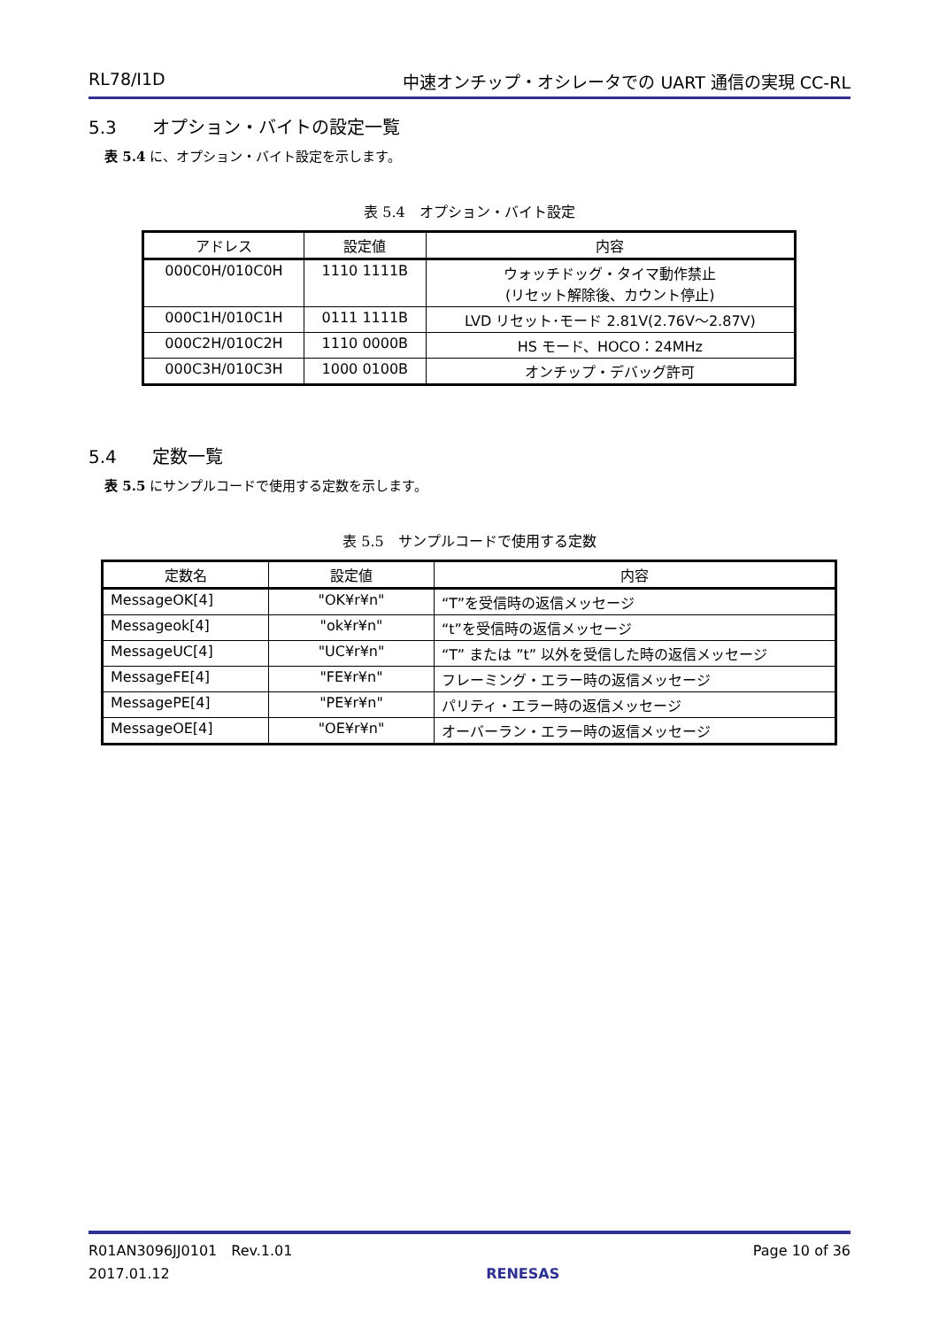RL78/I1D 中速オンチップ・オシレータでの UART 通信の実現 CC-RL
5.3 オプション・バイトの設定一覧
表 5.4 に、オプション・バイト設定を示します。
表 5.4　オプション・バイト設定
| アドレス | 設定値 | 内容 |
| --- | --- | --- |
| 000C0H/010C0H | 1110 1111B | ウォッチドッグ・タイマ動作禁止 (リセット解除後、カウント停止) |
| 000C1H/010C1H | 0111 1111B | LVD リセット･モード 2.81V(2.76V～2.87V) |
| 000C2H/010C2H | 1110 0000B | HS モード、HOCO：24MHz |
| 000C3H/010C3H | 1000 0100B | オンチップ・デバッグ許可 |
5.4 定数一覧
表 5.5 にサンプルコードで使用する定数を示します。
表 5.5　サンプルコードで使用する定数
| 定数名 | 設定値 | 内容 |
| --- | --- | --- |
| MessageOK[4] | "OK¥r¥n" | “T”を受信時の返信メッセージ |
| Messageok[4] | "ok¥r¥n" | “t”を受信時の返信メッセージ |
| MessageUC[4] | "UC¥r¥n" | “T” または ”t” 以外を受信した時の返信メッセージ |
| MessageFE[4] | "FE¥r¥n" | フレーミング・エラー時の返信メッセージ |
| MessagePE[4] | "PE¥r¥n" | パリティ・エラー時の返信メッセージ |
| MessageOE[4] | "OE¥r¥n" | オーバーラン・エラー時の返信メッセージ |
R01AN3096JJ0101　Rev.1.01
2017.01.12
RENESAS Page 10 of 36